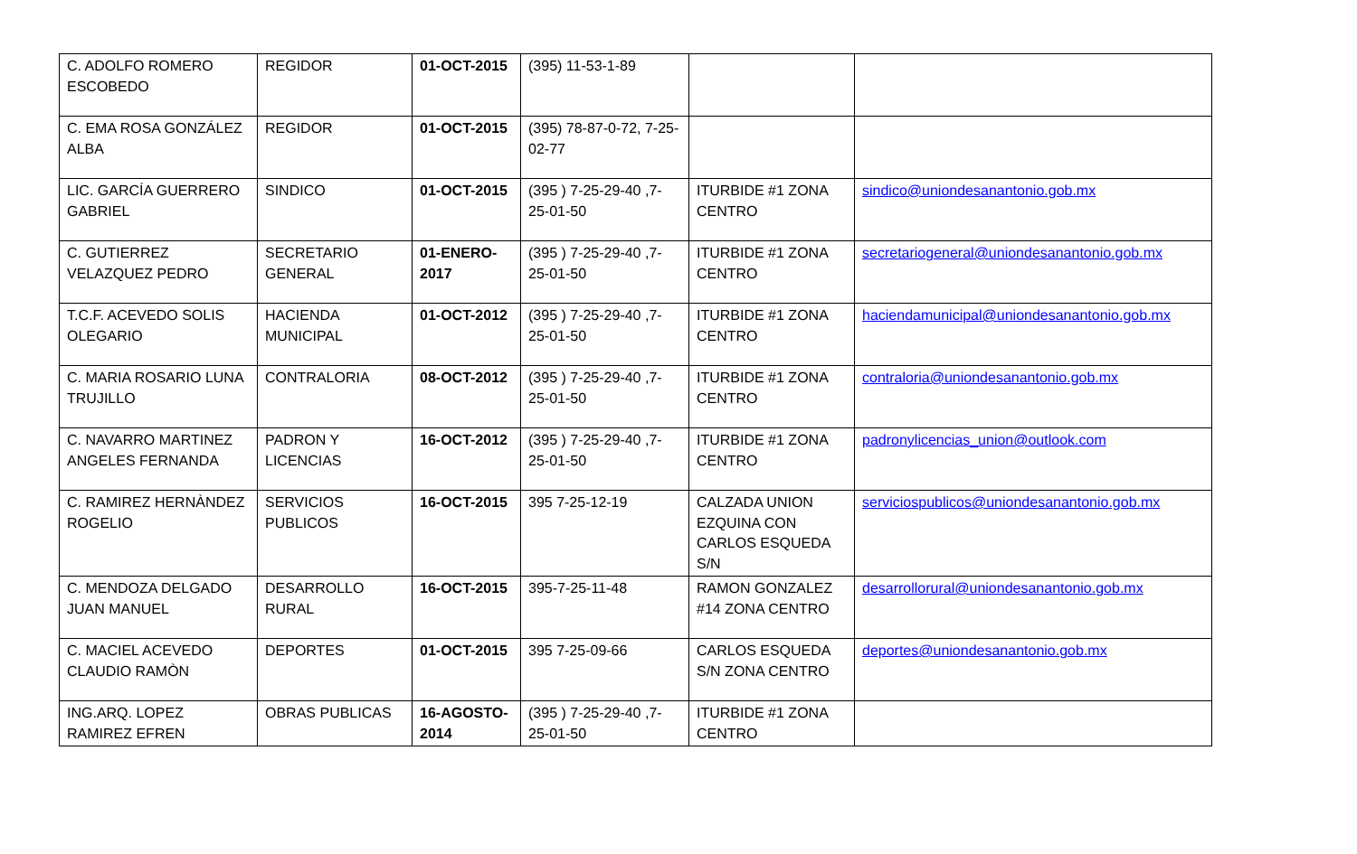| C. ADOLFO ROMERO ESCOBEDO | REGIDOR | 01-OCT-2015 | (395) 11-53-1-89 | | |
| C. EMA ROSA GONZÁLEZ ALBA | REGIDOR | 01-OCT-2015 | (395) 78-87-0-72, 7-25-02-77 | | |
| LIC. GARCÍA GUERRERO GABRIEL | SINDICO | 01-OCT-2015 | (395 ) 7-25-29-40 ,7-25-01-50 | ITURBIDE #1 ZONA CENTRO | sindico@uniondesanantonio.gob.mx |
| C. GUTIERREZ VELAZQUEZ PEDRO | SECRETARIO GENERAL | 01-ENERO-2017 | (395 ) 7-25-29-40 ,7-25-01-50 | ITURBIDE #1 ZONA CENTRO | secretariogeneral@uniondesanantonio.gob.mx |
| T.C.F. ACEVEDO SOLIS OLEGARIO | HACIENDA MUNICIPAL | 01-OCT-2012 | (395 ) 7-25-29-40 ,7-25-01-50 | ITURBIDE #1 ZONA CENTRO | haciendamunicipal@uniondesanantonio.gob.mx |
| C. MARIA ROSARIO LUNA TRUJILLO | CONTRALORIA | 08-OCT-2012 | (395 ) 7-25-29-40 ,7-25-01-50 | ITURBIDE #1 ZONA CENTRO | contraloria@uniondesanantonio.gob.mx |
| C. NAVARRO MARTINEZ ANGELES FERNANDA | PADRON Y LICENCIAS | 16-OCT-2012 | (395 ) 7-25-29-40 ,7-25-01-50 | ITURBIDE #1 ZONA CENTRO | padronylicencias_union@outlook.com |
| C. RAMIREZ HERNÀNDEZ ROGELIO | SERVICIOS PUBLICOS | 16-OCT-2015 | 395 7-25-12-19 | CALZADA UNION EZQUINA CON CARLOS ESQUEDA S/N | serviciospublicos@uniondesanantonio.gob.mx |
| C. MENDOZA DELGADO JUAN MANUEL | DESARROLLO RURAL | 16-OCT-2015 | 395-7-25-11-48 | RAMON GONZALEZ #14 ZONA CENTRO | desarrollorural@uniondesanantonio.gob.mx |
| C. MACIEL ACEVEDO CLAUDIO RAMÒN | DEPORTES | 01-OCT-2015 | 395 7-25-09-66 | CARLOS ESQUEDA S/N ZONA CENTRO | deportes@uniondesanantonio.gob.mx |
| ING.ARQ. LOPEZ RAMIREZ EFREN | OBRAS PUBLICAS | 16-AGOSTO-2014 | (395 ) 7-25-29-40 ,7-25-01-50 | ITURBIDE #1 ZONA CENTRO | |